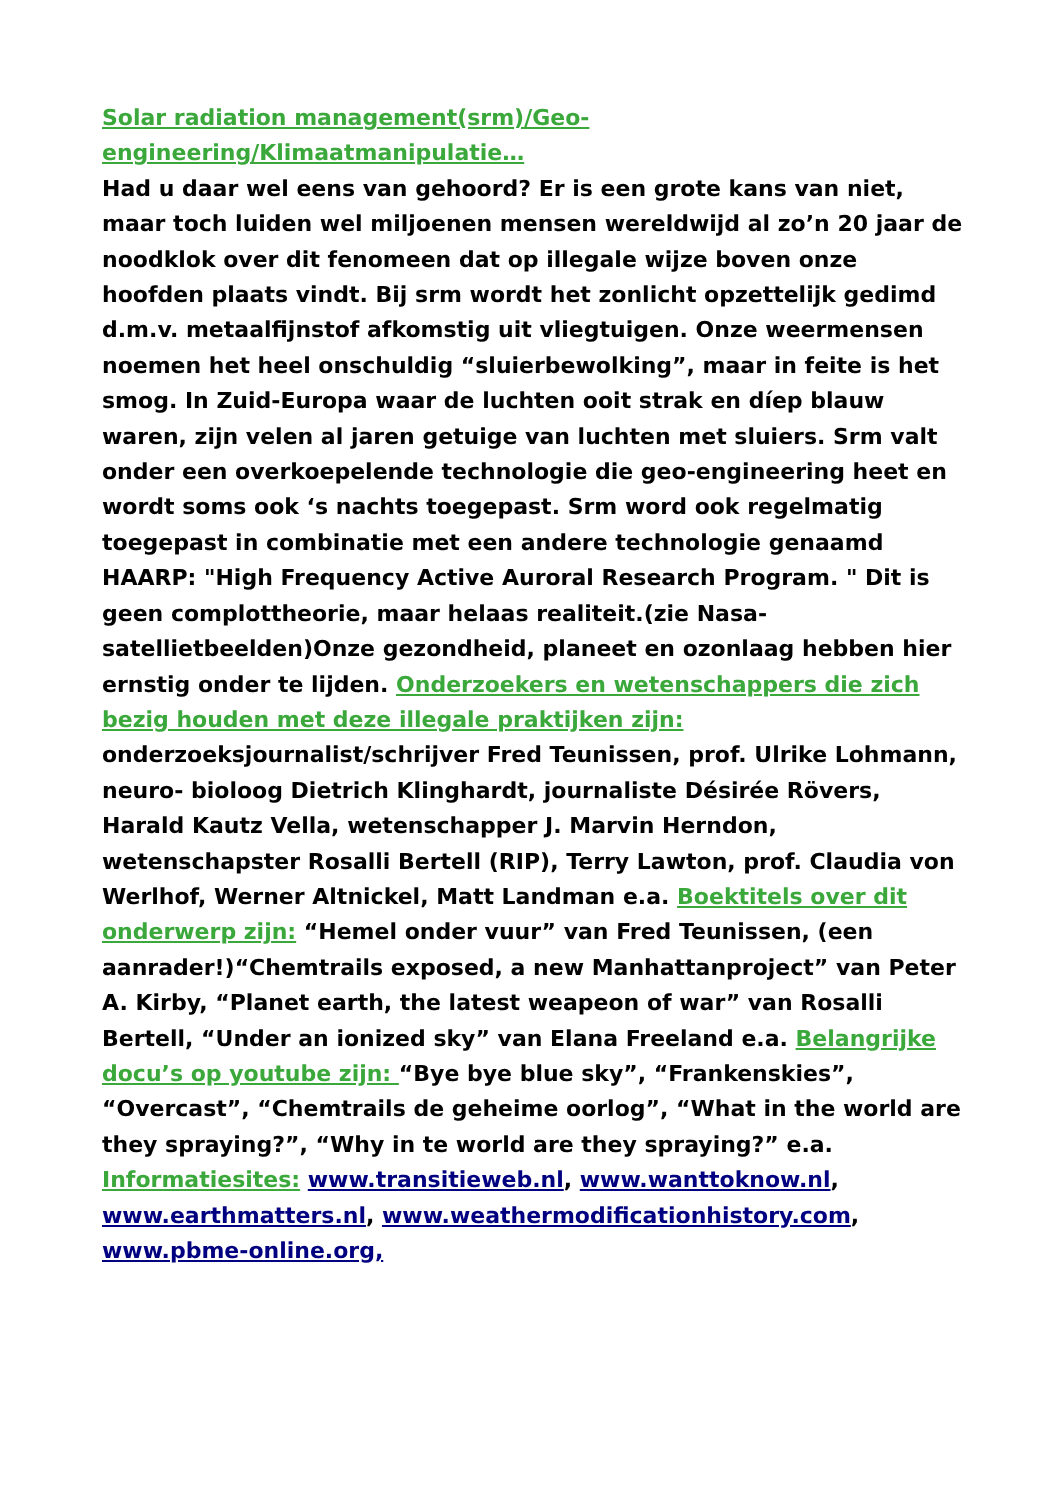Solar radiation management(srm)/Geo-engineering/Klimaatmanipulatie…
Had u daar wel eens van gehoord? Er is een grote kans van niet, maar toch luiden wel miljoenen mensen wereldwijd al zo’n 20 jaar de noodklok over dit fenomeen dat op illegale wijze boven onze hoofden plaats vindt. Bij srm wordt het zonlicht opzettelijk gedimd d.m.v. metaalfijnstof afkomstig uit vliegtuigen. Onze weermensen noemen het heel onschuldig “sluierbewolking”, maar in feite is het smog. In Zuid-Europa waar de luchten ooit strak en díep blauw waren, zijn velen al jaren getuige van luchten met sluiers. Srm valt onder een overkoepelende technologie die geo-engineering heet en wordt soms ook ‘s nachts toegepast. Srm word ook regelmatig toegepast in combinatie met een andere technologie genaamd HAARP: "High Frequency Active Auroral Research Program. " Dit is geen complottheorie, maar helaas realiteit.(zie Nasa-satellietbeelden)Onze gezondheid, planeet en ozonlaag hebben hier ernstig onder te lijden. Onderzoekers en wetenschappers die zich bezig houden met deze illegale praktijken zijn: onderzoeksjournalist/schrijver Fred Teunissen, prof. Ulrike Lohmann, neuro- bioloog Dietrich Klinghardt, journaliste Désirée Rövers, Harald Kautz Vella, wetenschapper J. Marvin Herndon, wetenschapster Rosalli Bertell (RIP), Terry Lawton, prof. Claudia von Werlhof, Werner Altnickel, Matt Landman e.a. Boektitels over dit onderwerp zijn: “Hemel onder vuur” van Fred Teunissen, (een aanrader!)“Chemtrails exposed, a new Manhattanproject” van Peter A. Kirby, “Planet earth, the latest weapeon of war” van Rosalli Bertell, “Under an ionized sky” van Elana Freeland e.a. Belangrijke docu’s op youtube zijn: “Bye bye blue sky”, “Frankenskies”, “Overcast”, “Chemtrails de geheime oorlog”, “What in the world are they spraying?”, “Why in te world are they spraying?” e.a. Informatiesites: www.transitieweb.nl, www.wanttoknow.nl, www.earthmatters.nl, www.weathermodificationhistory.com, www.pbme-online.org,